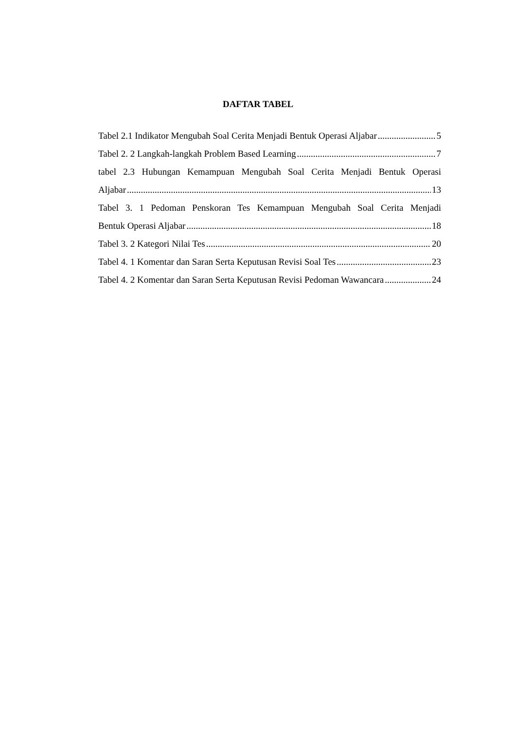DAFTAR TABEL
Tabel 2.1 Indikator Mengubah Soal Cerita Menjadi Bentuk Operasi Aljabar 5
Tabel 2. 2 Langkah-langkah Problem Based Learning 7
tabel 2.3 Hubungan Kemampuan Mengubah Soal Cerita Menjadi Bentuk Operasi
Aljabar 13
Tabel 3. 1 Pedoman Penskoran Tes Kemampuan Mengubah Soal Cerita Menjadi
Bentuk Operasi Aljabar 18
Tabel 3. 2 Kategori Nilai Tes 20
Tabel 4. 1 Komentar dan Saran Serta Keputusan Revisi Soal Tes 23
Tabel 4. 2 Komentar dan Saran Serta Keputusan Revisi Pedoman Wawancara 24